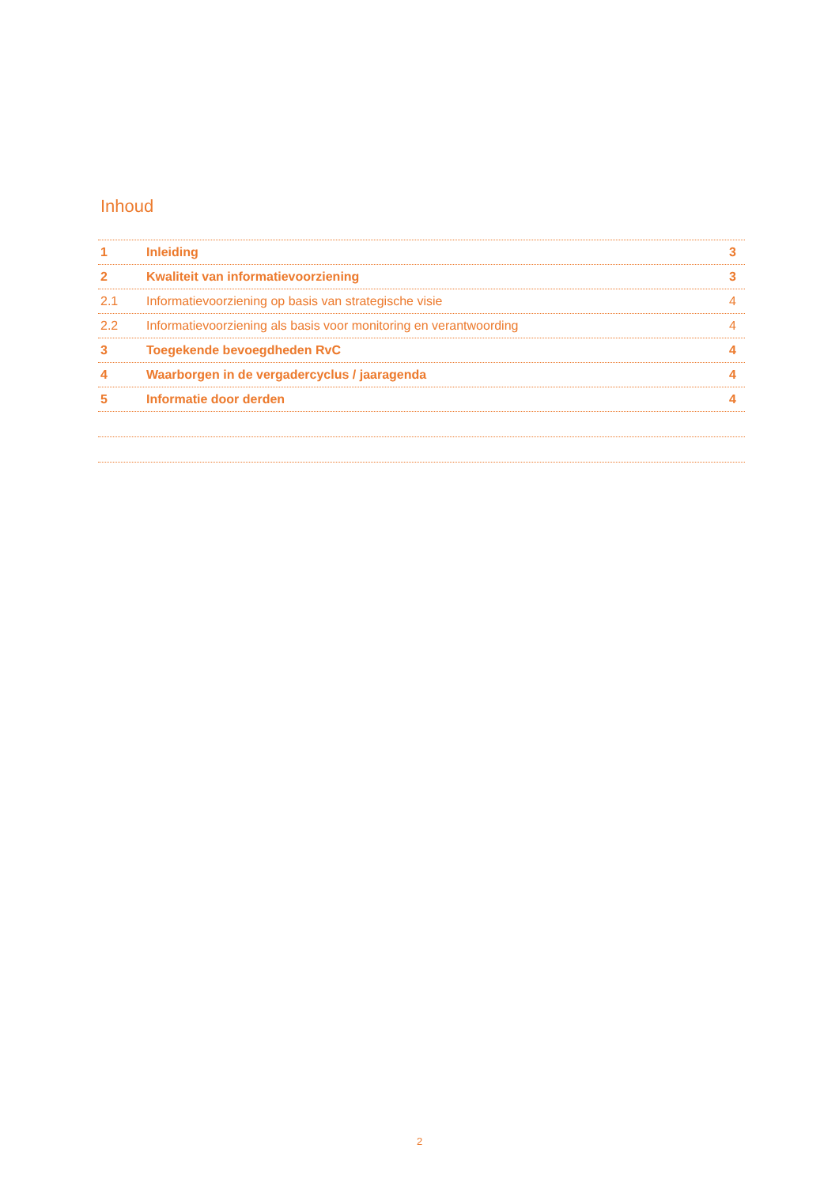Inhoud
1 Inleiding 3
2 Kwaliteit van informatievoorziening 3
2.1 Informatievoorziening op basis van strategische visie 4
2.2 Informatievoorziening als basis voor monitoring en verantwoording 4
3 Toegekende bevoegdheden RvC 4
4 Waarborgen in de vergadercyclus / jaaragenda 4
5 Informatie door derden 4
2